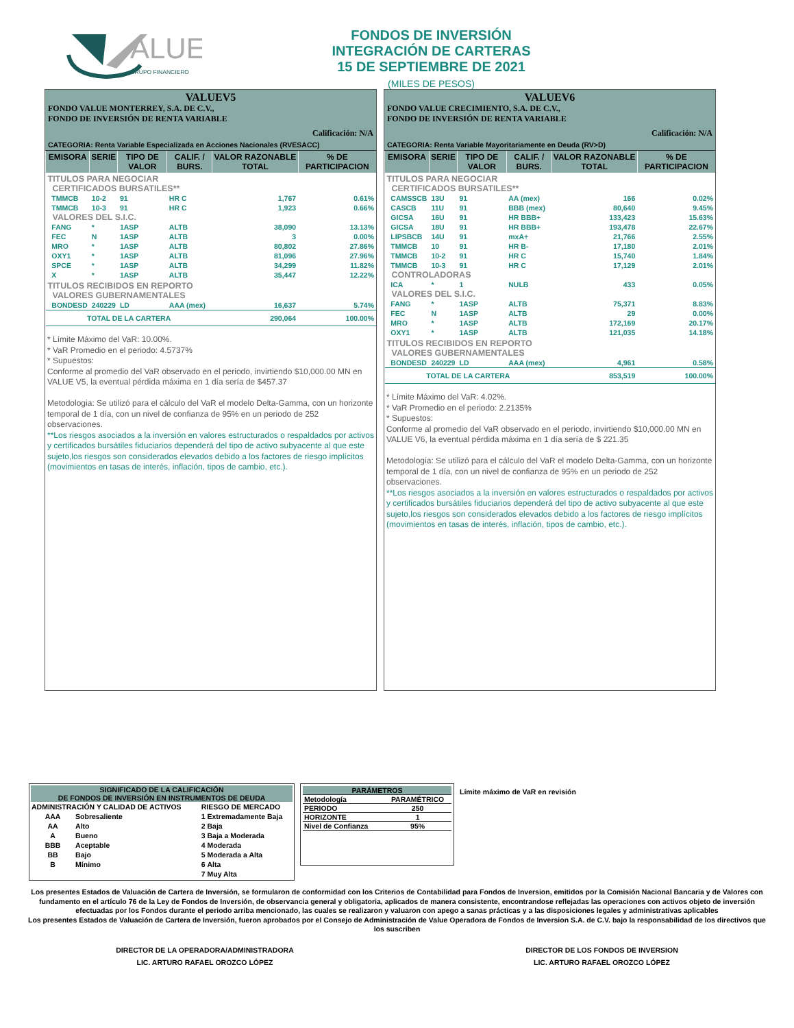ALUE
GRUPO FINANCIERO
FONDOS DE INVERSIÓN
INTEGRACIÓN DE CARTERAS
15 DE SEPTIEMBRE DE 2021
(MILES DE PESOS)
VALUEV5
FONDO VALUE MONTERREY, S.A. DE C.V.,
FONDO DE INVERSIÓN DE RENTA VARIABLE
Calificación: N/A
CATEGORIA: Renta Variable Especializada en Acciones Nacionales (RVESACC)
| EMISORA | SERIE | TIPO DE VALOR | CALIF. / BURS. | VALOR RAZONABLE TOTAL | % DE PARTICIPACION |
| --- | --- | --- | --- | --- | --- |
| TITULOS PARA NEGOCIAR | | | | | |
| CERTIFICADOS BURSATILES** | | | | | |
| TMMCB | 10-2 | 91 | HR C | 1,767 | 0.61% |
| TMMCB | 10-3 | 91 | HR C | 1,923 | 0.66% |
| VALORES DEL S.I.C. | | | | | |
| FANG | * | 1ASP | ALTB | 38,090 | 13.13% |
| FEC | N | 1ASP | ALTB | 3 | 0.00% |
| MRO | * | 1ASP | ALTB | 80,802 | 27.86% |
| OXY1 | * | 1ASP | ALTB | 81,096 | 27.96% |
| SPCE | * | 1ASP | ALTB | 34,299 | 11.82% |
| X | * | 1ASP | ALTB | 35,447 | 12.22% |
| TITULOS RECIBIDOS EN REPORTO | | | | | |
| VALORES GUBERNAMENTALES | | | | | |
| BONDESD | 240229 | LD | AAA (mex) | 16,637 | 5.74% |
| TOTAL DE LA CARTERA | | | | 290,064 | 100.00% |
* Límite Máximo del VaR: 10.00%.
* VaR Promedio en el periodo: 4.5737%
* Supuestos:
Conforme al promedio del VaR observado en el periodo, invirtiendo $10,000.00 MN en VALUE V5, la eventual pérdida máxima en 1 día sería de $457.37
Metodologia: Se utilizó para el cálculo del VaR el modelo Delta-Gamma, con un horizonte temporal de 1 día, con un nivel de confianza de 95% en un periodo de 252 observaciones.
**Los riesgos asociados a la inversión en valores estructurados o respaldados por activos y certificados bursátiles fiduciarios dependerá del tipo de activo subyacente al que este sujeto,los riesgos son considerados elevados debido a los factores de riesgo implícitos (movimientos en tasas de interés, inflación, tipos de cambio, etc.).
VALUEV6
FONDO VALUE CRECIMIENTO, S.A. DE C.V.,
FONDO DE INVERSIÓN DE RENTA VARIABLE
Calificación: N/A
CATEGORIA: Renta Variable Mayoritariamente en Deuda (RV>D)
| EMISORA | SERIE | TIPO DE VALOR | CALIF. / BURS. | VALOR RAZONABLE TOTAL | % DE PARTICIPACION |
| --- | --- | --- | --- | --- | --- |
| TITULOS PARA NEGOCIAR | | | | | |
| CERTIFICADOS BURSATILES** | | | | | |
| CAMSSCB | 13U | 91 | AA (mex) | 166 | 0.02% |
| CASCB | 11U | 91 | BBB (mex) | 80,640 | 9.45% |
| GICSA | 16U | 91 | HR BBB+ | 133,423 | 15.63% |
| GICSA | 18U | 91 | HR BBB+ | 193,478 | 22.67% |
| LIPSBCB | 14U | 91 | mxA+ | 21,766 | 2.55% |
| TMMCB | 10 | 91 | HR B- | 17,180 | 2.01% |
| TMMCB | 10-2 | 91 | HR C | 15,740 | 1.84% |
| TMMCB | 10-3 | 91 | HR C | 17,129 | 2.01% |
| CONTROLADORAS | | | | | |
| ICA | * | 1 | NULB | 433 | 0.05% |
| VALORES DEL S.I.C. | | | | | |
| FANG | * | 1ASP | ALTB | 75,371 | 8.83% |
| FEC | N | 1ASP | ALTB | 29 | 0.00% |
| MRO | * | 1ASP | ALTB | 172,169 | 20.17% |
| OXY1 | * | 1ASP | ALTB | 121,035 | 14.18% |
| TITULOS RECIBIDOS EN REPORTO | | | | | |
| VALORES GUBERNAMENTALES | | | | | |
| BONDESD | 240229 | LD | AAA (mex) | 4,961 | 0.58% |
| TOTAL DE LA CARTERA | | | | 853,519 | 100.00% |
* Límite Máximo del VaR: 4.02%.
* VaR Promedio en el periodo: 2.2135%
* Supuestos:
Conforme al promedio del VaR observado en el periodo, invirtiendo $10,000.00 MN en VALUE V6, la eventual pérdida máxima en 1 día sería de $ 221.35
Metodologia: Se utilizó para el cálculo del VaR el modelo Delta-Gamma, con un horizonte temporal de 1 día, con un nivel de confianza de 95% en un periodo de 252 observaciones.
**Los riesgos asociados a la inversión en valores estructurados o respaldados por activos y certificados bursátiles fiduciarios dependerá del tipo de activo subyacente al que este sujeto,los riesgos son considerados elevados debido a los factores de riesgo implícitos (movimientos en tasas de interés, inflación, tipos de cambio, etc.).
SIGNIFICADO DE LA CALIFICACIÓN
DE FONDOS DE INVERSIÓN EN INSTRUMENTOS DE DEUDA
| ADMINISTRACIÓN Y CALIDAD DE ACTIVOS | | RIESGO DE MERCADO | |
| AAA | Sobresaliente | 1 | Extremadamente Baja |
| AA | Alto | 2 | Baja |
| A | Bueno | 3 | Baja a Moderada |
| BBB | Aceptable | 4 | Moderada |
| BB | Bajo | 5 | Moderada a Alta |
| B | Mínimo | 6 | Alta |
| | | 7 | Muy Alta |
| PARÁMETROS | |
| --- | --- |
| Metodología | PARAMÉTRICO |
| PERIODO | 250 |
| HORIZONTE | 1 |
| Nivel de Confianza | 95% |
Límite máximo de VaR en revisión
Los presentes Estados de Valuación de Cartera de Inversión, se formularon de conformidad con los Criterios de Contabilidad para Fondos de Inversion, emitidos por la Comisión Nacional Bancaria y de Valores con fundamento en el artículo 76 de la Ley de Fondos de Inversión, de observancia general y obligatoria, aplicados de manera consistente, encontrandose reflejadas las operaciones con activos objeto de inversión efectuadas por los Fondos durante el periodo arriba mencionado, las cuales se realizaron y valuaron con apego a sanas prácticas y a las disposiciones legales y administrativas aplicables
Los presentes Estados de Valuación de Cartera de Inversión, fueron aprobados por el Consejo de Administración de Value Operadora de Fondos de Inversion S.A. de C.V. bajo la responsabilidad de los directivos que los suscriben
DIRECTOR DE LA OPERADORA/ADMINISTRADORA
LIC. ARTURO RAFAEL OROZCO LÓPEZ
DIRECTOR DE LOS FONDOS DE INVERSION
LIC. ARTURO RAFAEL OROZCO LÓPEZ